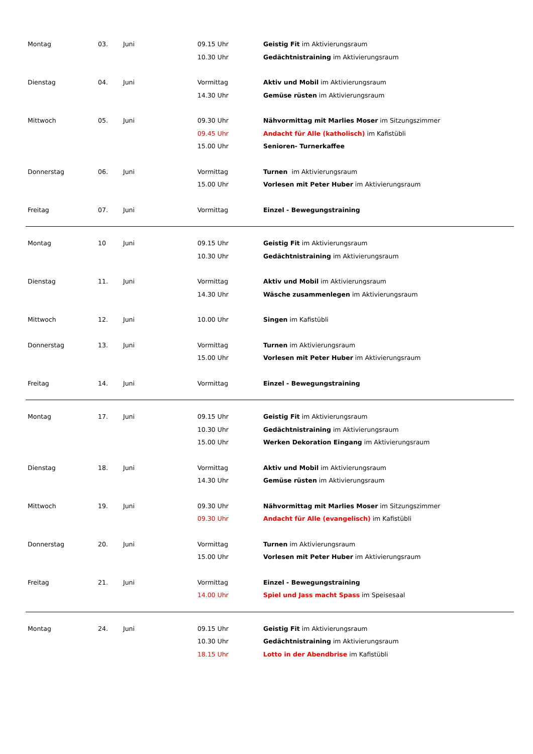| Montag | 03. | Juni | 09.15 Uhr 10.30 Uhr | Geistig Fit im Aktivierungsraum Gedächtnistraining im Aktivierungsraum |
| Dienstag | 04. | Juni | Vormittag 14.30 Uhr | Aktiv und Mobil im Aktivierungsraum Gemüse rüsten im Aktivierungsraum |
| Mittwoch | 05. | Juni | 09.30 Uhr 09.45 Uhr 15.00 Uhr | Nähvormittag mit Marlies Moser im Sitzungszimmer Andacht für Alle (katholisch) im Kafistübli Senioren- Turnerkaffee |
| Donnerstag | 06. | Juni | Vormittag 15.00 Uhr | Turnen im Aktivierungsraum Vorlesen mit Peter Huber im Aktivierungsraum |
| Freitag | 07. | Juni | Vormittag | Einzel - Bewegungstraining |
| Montag | 10 | Juni | 09.15 Uhr 10.30 Uhr | Geistig Fit im Aktivierungsraum Gedächtnistraining im Aktivierungsraum |
| Dienstag | 11. | Juni | Vormittag 14.30 Uhr | Aktiv und Mobil im Aktivierungsraum Wäsche zusammenlegen im Aktivierungsraum |
| Mittwoch | 12. | Juni | 10.00 Uhr | Singen im Kafistübli |
| Donnerstag | 13. | Juni | Vormittag 15.00 Uhr | Turnen im Aktivierungsraum Vorlesen mit Peter Huber im Aktivierungsraum |
| Freitag | 14. | Juni | Vormittag | Einzel - Bewegungstraining |
| Montag | 17. | Juni | 09.15 Uhr 10.30 Uhr 15.00 Uhr | Geistig Fit im Aktivierungsraum Gedächtnistraining im Aktivierungsraum Werken Dekoration Eingang im Aktivierungsraum |
| Dienstag | 18. | Juni | Vormittag 14.30 Uhr | Aktiv und Mobil im Aktivierungsraum Gemüse rüsten im Aktivierungsraum |
| Mittwoch | 19. | Juni | 09.30 Uhr 09.30 Uhr | Nähvormittag mit Marlies Moser im Sitzungszimmer Andacht für Alle (evangelisch) im Kafistübli |
| Donnerstag | 20. | Juni | Vormittag 15.00 Uhr | Turnen im Aktivierungsraum Vorlesen mit Peter Huber im Aktivierungsraum |
| Freitag | 21. | Juni | Vormittag 14.00 Uhr | Einzel - Bewegungstraining Spiel und Jass macht Spass im Speisesaal |
| Montag | 24. | Juni | 09.15 Uhr 10.30 Uhr 18.15 Uhr | Geistig Fit im Aktivierungsraum Gedächtnistraining im Aktivierungsraum Lotto in der Abendbrise im Kafistübli |